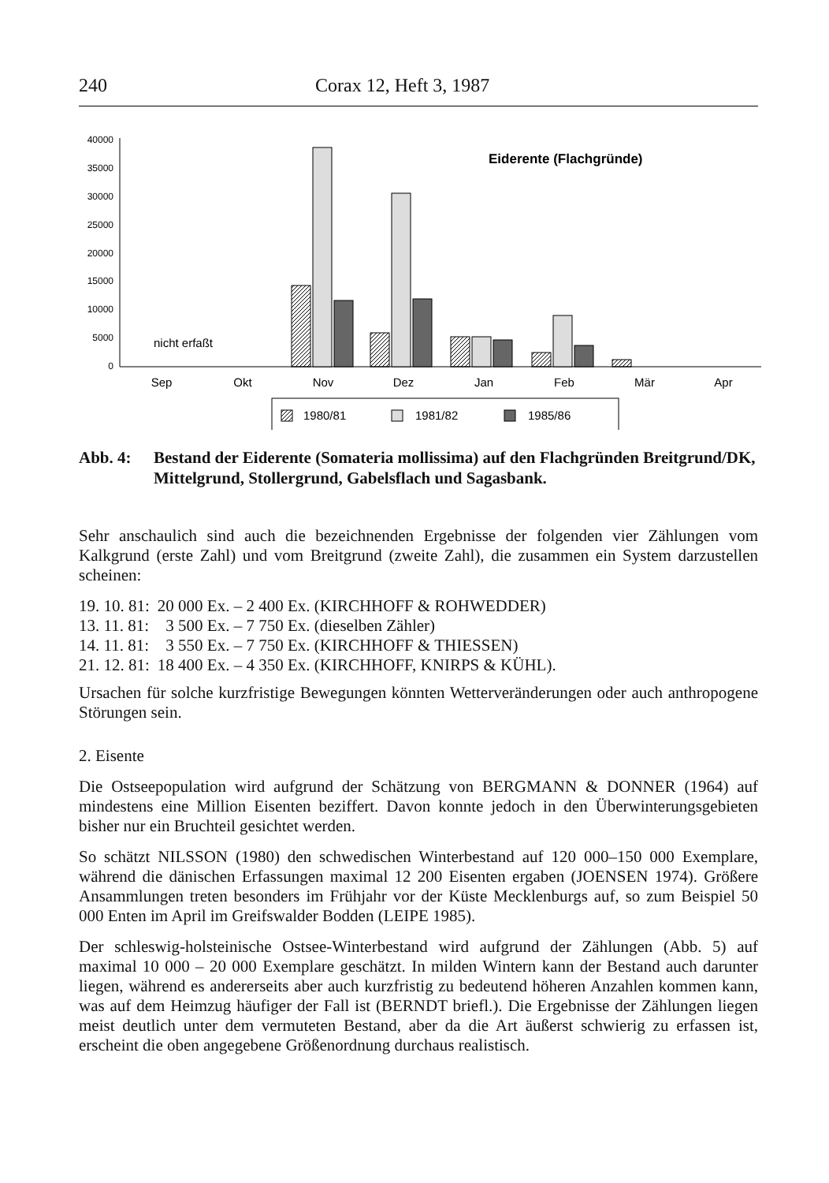240 Corax 12, Heft 3, 1987
40000
35000
30000
25000
20000
15000
10000
5000
0
nicht erfaßt
Eiderente (Flachgründe)
Sep
Okt
Nov
Dez
Jan
Feb
Mär
Apr
1980/81
1981/82
1985/86
Abb. 4: Bestand der Eiderente (Somateria mollissima) auf den Flachgründen Breitgrund/DK, Mittelgrund, Stollergrund, Gabelsflach und Sagasbank.
Sehr anschaulich sind auch die bezeichnenden Ergebnisse der folgenden vier Zählungen vom Kalkgrund (erste Zahl) und vom Breitgrund (zweite Zahl), die zusammen ein System darzustellen scheinen:
| 19. 10. 81: | 20 000 Ex. – 2 400 Ex. (KIRCHHOFF & ROHWEDDER) |
| 13. 11. 81: | 3 500 Ex. – 7 750 Ex. (dieselben Zähler) |
| 14. 11. 81: | 3 550 Ex. – 7 750 Ex. (KIRCHHOFF & THIESSEN) |
| 21. 12. 81: | 18 400 Ex. – 4 350 Ex. (KIRCHHOFF, KNIRPS & KÜHL). |
Ursachen für solche kurzfristige Bewegungen könnten Wetterveränderungen oder auch anthropogene Störungen sein.
2. Eisente
Die Ostseepopulation wird aufgrund der Schätzung von BERGMANN & DONNER (1964) auf mindestens eine Million Eisenten beziffert. Davon konnte jedoch in den Überwinterungsgebieten bisher nur ein Bruchteil gesichtet werden.
So schätzt NILSSON (1980) den schwedischen Winterbestand auf 120 000–150 000 Exemplare, während die dänischen Erfassungen maximal 12 200 Eisenten ergaben (JOENSEN 1974). Größere Ansammlungen treten besonders im Frühjahr vor der Küste Mecklenburgs auf, so zum Beispiel 50 000 Enten im April im Greifswalder Bodden (LEIPE 1985).
Der schleswig-holsteinische Ostsee-Winterbestand wird aufgrund der Zählungen (Abb. 5) auf maximal 10 000 – 20 000 Exemplare geschätzt. In milden Wintern kann der Bestand auch darunter liegen, während es andererseits aber auch kurzfristig zu bedeutend höheren Anzahlen kommen kann, was auf dem Heimzug häufiger der Fall ist (BERNDT briefl.). Die Ergebnisse der Zählungen liegen meist deutlich unter dem vermuteten Bestand, aber da die Art äußerst schwierig zu erfassen ist, erscheint die oben angegebene Größenordnung durchaus realistisch.